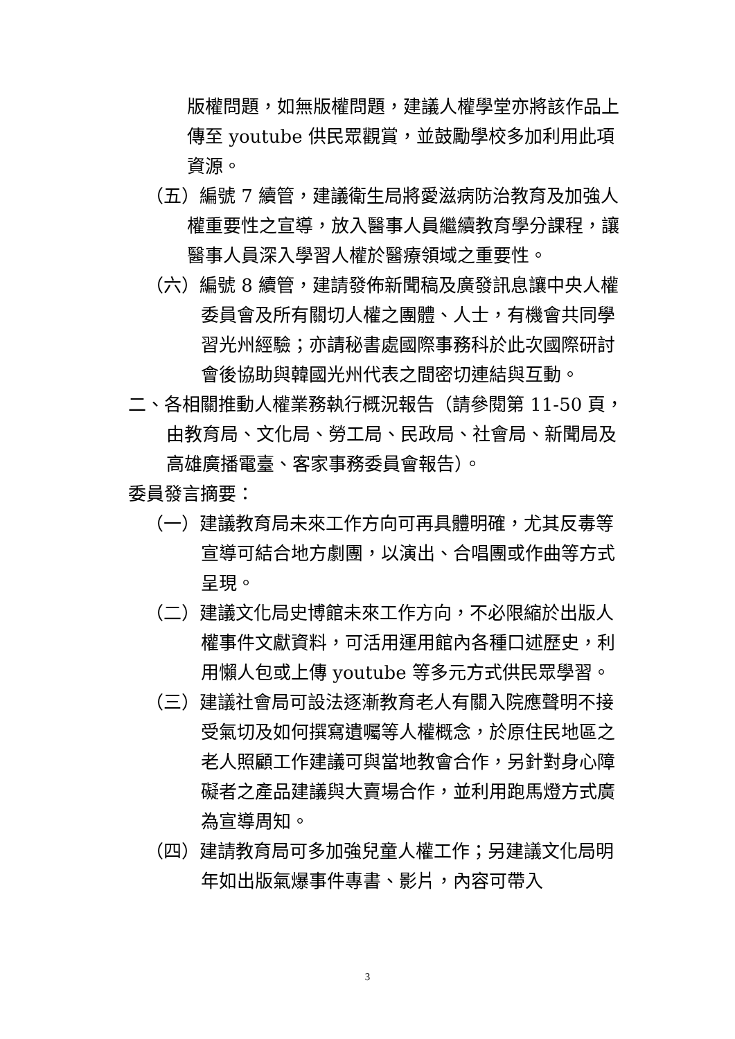版權問題，如無版權問題，建議人權學堂亦將該作品上傳至 youtube 供民眾觀賞，並鼓勵學校多加利用此項資源。
（五）編號 7 續管，建議衛生局將愛滋病防治教育及加強人權重要性之宣導，放入醫事人員繼續教育學分課程，讓醫事人員深入學習人權於醫療領域之重要性。
（六）編號 8 續管，建請發佈新聞稿及廣發訊息讓中央人權委員會及所有關切人權之團體、人士，有機會共同學習光州經驗；亦請秘書處國際事務科於此次國際研討會後協助與韓國光州代表之間密切連結與互動。
二、各相關推動人權業務執行概況報告（請參閱第 11-50 頁，由教育局、文化局、勞工局、民政局、社會局、新聞局及高雄廣播電臺、客家事務委員會報告）。
委員發言摘要：
（一）建議教育局未來工作方向可再具體明確，尤其反毒等宣導可結合地方劇團，以演出、合唱團或作曲等方式呈現。
（二）建議文化局史博館未來工作方向，不必限縮於出版人權事件文獻資料，可活用運用館內各種口述歷史，利用懶人包或上傳 youtube 等多元方式供民眾學習。
（三）建議社會局可設法逐漸教育老人有關入院應聲明不接受氣切及如何撰寫遺囑等人權概念，於原住民地區之老人照顧工作建議可與當地教會合作，另針對身心障礙者之產品建議與大賣場合作，並利用跑馬燈方式廣為宣導周知。
（四）建請教育局可多加強兒童人權工作；另建議文化局明年如出版氣爆事件專書、影片，內容可帶入
3